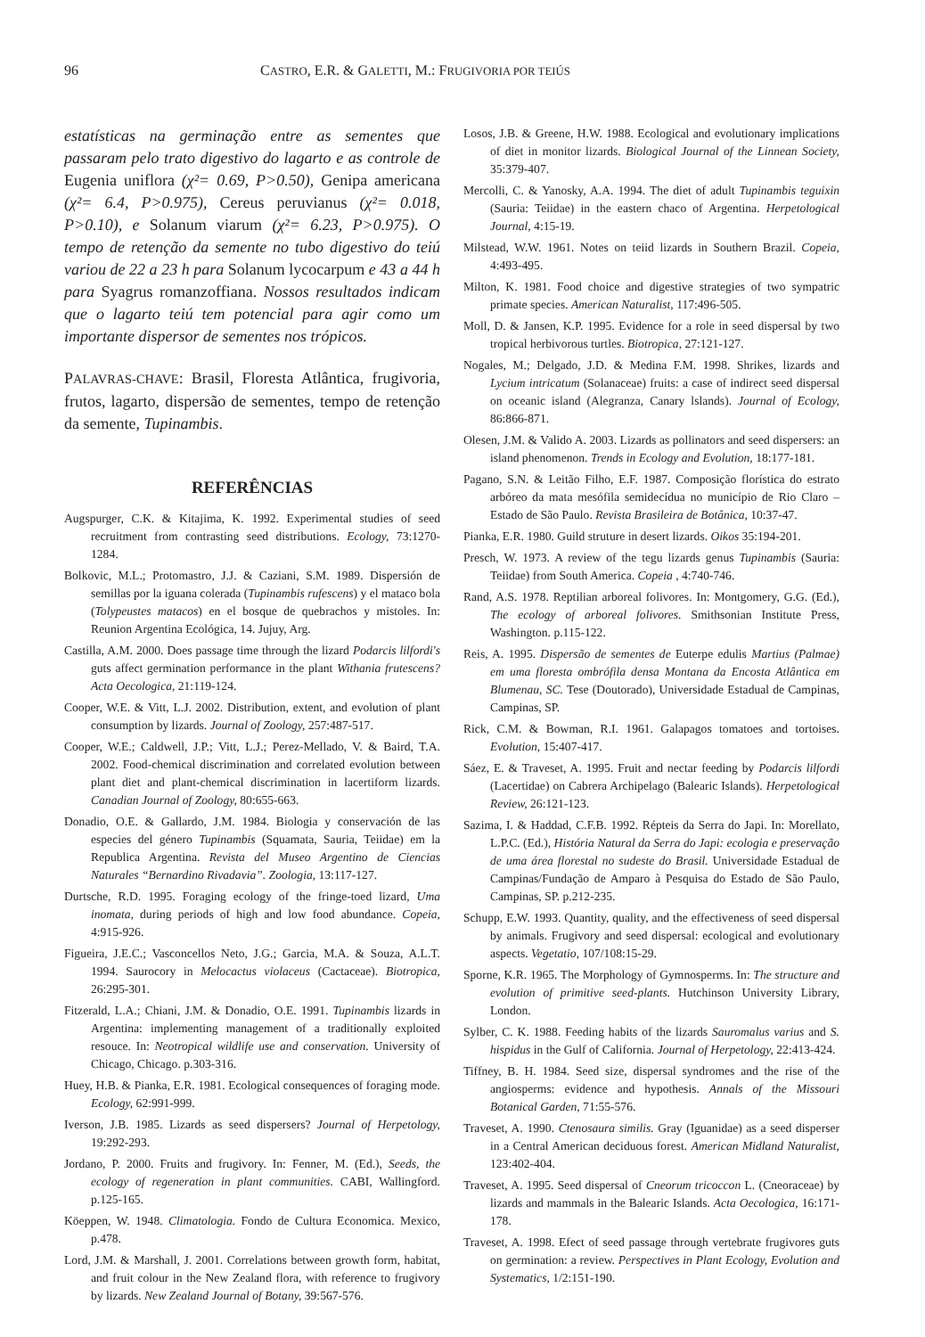96 CASTRO, E.R. & GALETTI, M.: FRUGIVORIA POR TEIÚS
estatísticas na germinação entre as sementes que passaram pelo trato digestivo do lagarto e as controle de Eugenia uniflora (χ²= 0.69, P>0.50), Genipa americana (χ²= 6.4, P>0.975), Cereus peruvianus (χ²= 0.018, P>0.10), e Solanum viarum (χ²= 6.23, P>0.975). O tempo de retenção da semente no tubo digestivo do teiú variou de 22 a 23 h para Solanum lycocarpum e 43 a 44 h para Syagrus romanzoffiana. Nossos resultados indicam que o lagarto teiú tem potencial para agir como um importante dispersor de sementes nos trópicos.
PALAVRAS-CHAVE: Brasil, Floresta Atlântica, frugivoria, frutos, lagarto, dispersão de sementes, tempo de retenção da semente, Tupinambis.
REFERÊNCIAS
Augspurger, C.K. & Kitajima, K. 1992. Experimental studies of seed recruitment from contrasting seed distributions. Ecology, 73:1270-1284.
Bolkovic, M.L.; Protomastro, J.J. & Caziani, S.M. 1989. Dispersión de semillas por la iguana colerada (Tupinambis rufescens) y el mataco bola (Tolypeustes matacos) en el bosque de quebrachos y mistoles. In: Reunion Argentina Ecológica, 14. Jujuy, Arg.
Castilla, A.M. 2000. Does passage time through the lizard Podarcis lilfordi's guts affect germination performance in the plant Withania frutescens? Acta Oecologica, 21:119-124.
Cooper, W.E. & Vitt, L.J. 2002. Distribution, extent, and evolution of plant consumption by lizards. Journal of Zoology, 257:487-517.
Cooper, W.E.; Caldwell, J.P.; Vitt, L.J.; Perez-Mellado, V. & Baird, T.A. 2002. Food-chemical discrimination and correlated evolution between plant diet and plant-chemical discrimination in lacertiform lizards. Canadian Journal of Zoology, 80:655-663.
Donadio, O.E. & Gallardo, J.M. 1984. Biologia y conservación de las especies del género Tupinambis (Squamata, Sauria, Teiidae) em la Republica Argentina. Revista del Museo Argentino de Ciencias Naturales “Bernardino Rivadavia”. Zoologia, 13:117-127.
Durtsche, R.D. 1995. Foraging ecology of the fringe-toed lizard, Uma inomata, during periods of high and low food abundance. Copeia, 4:915-926.
Figueira, J.E.C.; Vasconcellos Neto, J.G.; Garcia, M.A. & Souza, A.L.T. 1994. Saurocory in Melocactus violaceus (Cactaceae). Biotropica, 26:295-301.
Fitzerald, L.A.; Chiani, J.M. & Donadio, O.E. 1991. Tupinambis lizards in Argentina: implementing management of a traditionally exploited resouce. In: Neotropical wildlife use and conservation. University of Chicago, Chicago. p.303-316.
Huey, H.B. & Pianka, E.R. 1981. Ecological consequences of foraging mode. Ecology, 62:991-999.
Iverson, J.B. 1985. Lizards as seed dispersers? Journal of Herpetology, 19:292-293.
Jordano, P. 2000. Fruits and frugivory. In: Fenner, M. (Ed.), Seeds, the ecology of regeneration in plant communities. CABI, Wallingford. p.125-165.
Köeppen, W. 1948. Climatologia. Fondo de Cultura Economica. Mexico, p.478.
Lord, J.M. & Marshall, J. 2001. Correlations between growth form, habitat, and fruit colour in the New Zealand flora, with reference to frugivory by lizards. New Zealand Journal of Botany, 39:567-576.
Losos, J.B. & Greene, H.W. 1988. Ecological and evolutionary implications of diet in monitor lizards. Biological Journal of the Linnean Society, 35:379-407.
Mercolli, C. & Yanosky, A.A. 1994. The diet of adult Tupinambis teguixin (Sauria: Teiidae) in the eastern chaco of Argentina. Herpetological Journal, 4:15-19.
Milstead, W.W. 1961. Notes on teiid lizards in Southern Brazil. Copeia, 4:493-495.
Milton, K. 1981. Food choice and digestive strategies of two sympatric primate species. American Naturalist, 117:496-505.
Moll, D. & Jansen, K.P. 1995. Evidence for a role in seed dispersal by two tropical herbivorous turtles. Biotropica, 27:121-127.
Nogales, M.; Delgado, J.D. & Medina F.M. 1998. Shrikes, lizards and Lycium intricatum (Solanaceae) fruits: a case of indirect seed dispersal on oceanic island (Alegranza, Canary lslands). Journal of Ecology, 86:866-871.
Olesen, J.M. & Valido A. 2003. Lizards as pollinators and seed dispersers: an island phenomenon. Trends in Ecology and Evolution, 18:177-181.
Pagano, S.N. & Leitão Filho, E.F. 1987. Composição florística do estrato arbóreo da mata mesófila semidecídua no município de Rio Claro – Estado de São Paulo. Revista Brasileira de Botânica, 10:37-47.
Pianka, E.R. 1980. Guild struture in desert lizards. Oikos 35:194-201.
Presch, W. 1973. A review of the tegu lizards genus Tupinambis (Sauria: Teiidae) from South America. Copeia , 4:740-746.
Rand, A.S. 1978. Reptilian arboreal folivores. In: Montgomery, G.G. (Ed.), The ecology of arboreal folivores. Smithsonian Institute Press, Washington. p.115-122.
Reis, A. 1995. Dispersão de sementes de Euterpe edulis Martius (Palmae) em uma floresta ombrófila densa Montana da Encosta Atlântica em Blumenau, SC. Tese (Doutorado), Universidade Estadual de Campinas, Campinas, SP.
Rick, C.M. & Bowman, R.I. 1961. Galapagos tomatoes and tortoises. Evolution, 15:407-417.
Sáez, E. & Traveset, A. 1995. Fruit and nectar feeding by Podarcis lilfordi (Lacertidae) on Cabrera Archipelago (Balearic Islands). Herpetological Review, 26:121-123.
Sazima, I. & Haddad, C.F.B. 1992. Répteis da Serra do Japi. In: Morellato, L.P.C. (Ed.), História Natural da Serra do Japi: ecologia e preservação de uma área florestal no sudeste do Brasil. Universidade Estadual de Campinas/Fundação de Amparo à Pesquisa do Estado de São Paulo, Campinas, SP. p.212-235.
Schupp, E.W. 1993. Quantity, quality, and the effectiveness of seed dispersal by animals. Frugivory and seed dispersal: ecological and evolutionary aspects. Vegetatio, 107/108:15-29.
Sporne, K.R. 1965. The Morphology of Gymnosperms. In: The structure and evolution of primitive seed-plants. Hutchinson University Library, London.
Sylber, C. K. 1988. Feeding habits of the lizards Sauromalus varius and S. hispidus in the Gulf of California. Journal of Herpetology, 22:413-424.
Tiffney, B. H. 1984. Seed size, dispersal syndromes and the rise of the angiosperms: evidence and hypothesis. Annals of the Missouri Botanical Garden, 71:55-576.
Traveset, A. 1990. Ctenosaura similis. Gray (Iguanidae) as a seed disperser in a Central American deciduous forest. American Midland Naturalist, 123:402-404.
Traveset, A. 1995. Seed dispersal of Cneorum tricoccon L. (Cneoraceae) by lizards and mammals in the Balearic Islands. Acta Oecologica, 16:171-178.
Traveset, A. 1998. Efect of seed passage through vertebrate frugivores guts on germination: a review. Perspectives in Plant Ecology, Evolution and Systematics, 1/2:151-190.